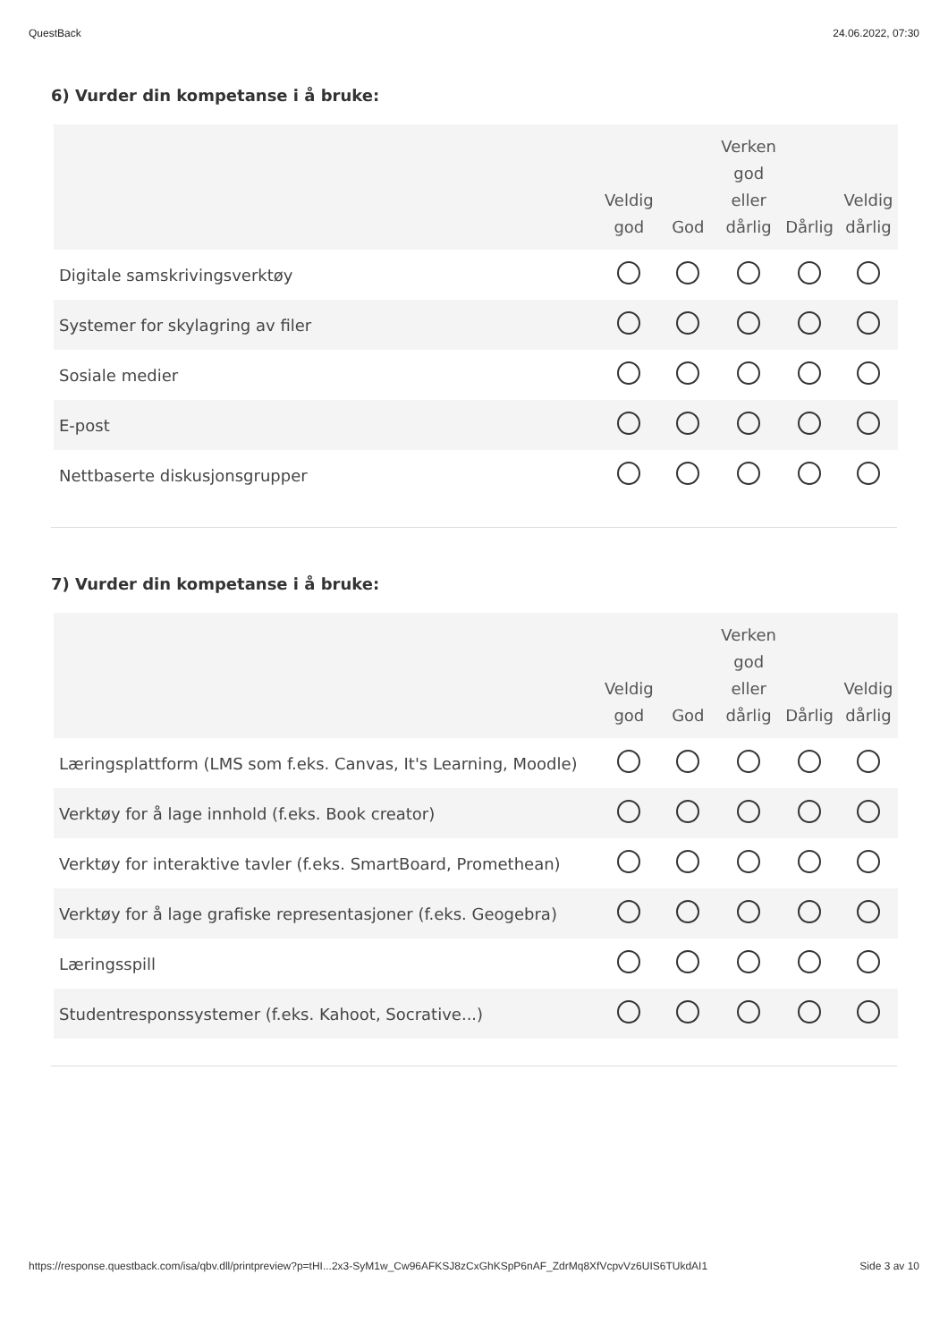QuestBack 24.06.2022, 07:30
6) Vurder din kompetanse i å bruke:
| | Veldig god | God | Verken god eller dårlig | Dårlig | Veldig dårlig |
| --- | --- | --- | --- | --- | --- |
| Digitale samskrivingsverktøy | | | | | |
| Systemer for skylagring av filer | | | | | |
| Sosiale medier | | | | | |
| E-post | | | | | |
| Nettbaserte diskusjonsgrupper | | | | | |
7) Vurder din kompetanse i å bruke:
| | Veldig god | God | Verken god eller dårlig | Dårlig | Veldig dårlig |
| --- | --- | --- | --- | --- | --- |
| Læringsplattform (LMS som f.eks. Canvas, It's Learning, Moodle) | | | | | |
| Verktøy for å lage innhold (f.eks. Book creator) | | | | | |
| Verktøy for interaktive tavler (f.eks. SmartBoard, Promethean) | | | | | |
| Verktøy for å lage grafiske representasjoner (f.eks. Geogebra) | | | | | |
| Læringsspill | | | | | |
| Studentresponssystemer (f.eks. Kahoot, Socrative...) | | | | | |
https://response.questback.com/isa/qbv.dll/printpreview?p=tHI...2x3-SyM1w_Cw96AFKSJ8zCxGhKSpP6nAF_ZdrMq8XfVcpvVz6UIS6TUkdAI1 Side 3 av 10